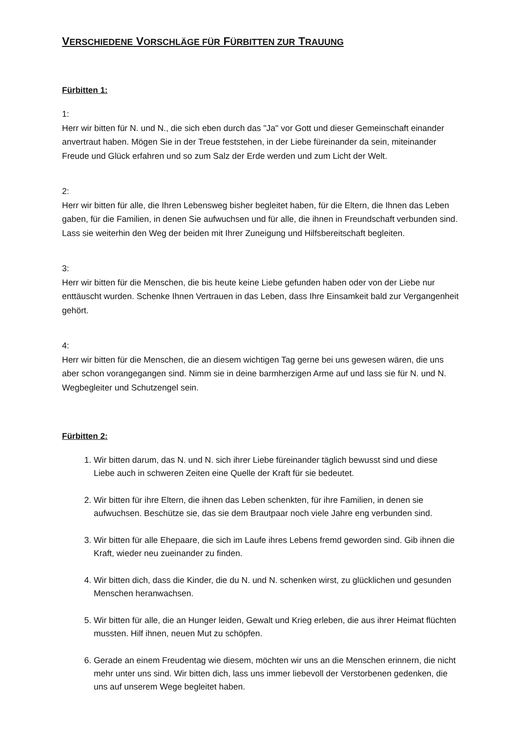VERSCHIEDENE VORSCHLÄGE FÜR FÜRBITTEN ZUR TRAUUNG
Fürbitten 1:
1:
Herr wir bitten für N. und N., die sich eben durch das "Ja" vor Gott und dieser Gemeinschaft einander anvertraut haben. Mögen Sie in der Treue feststehen, in der Liebe füreinander da sein, miteinander Freude und Glück erfahren und so zum Salz der Erde werden und zum Licht der Welt.
2:
Herr wir bitten für alle, die Ihren Lebensweg bisher begleitet haben, für die Eltern, die Ihnen das Leben gaben, für die Familien, in denen Sie aufwuchsen und für alle, die ihnen in Freundschaft verbunden sind. Lass sie weiterhin den Weg der beiden mit Ihrer Zuneigung und Hilfsbereitschaft begleiten.
3:
Herr wir bitten für die Menschen, die bis heute keine Liebe gefunden haben oder von der Liebe nur enttäuscht wurden. Schenke Ihnen Vertrauen in das Leben, dass Ihre Einsamkeit bald zur Vergangenheit gehört.
4:
Herr wir bitten für die Menschen, die an diesem wichtigen Tag gerne bei uns gewesen wären, die uns aber schon vorangegangen sind. Nimm sie in deine barmherzigen Arme auf und lass sie für N. und N. Wegbegleiter und Schutzengel sein.
Fürbitten 2:
1. Wir bitten darum, das N. und N. sich ihrer Liebe füreinander täglich bewusst sind und diese Liebe auch in schweren Zeiten eine Quelle der Kraft für sie bedeutet.
2. Wir bitten für ihre Eltern, die ihnen das Leben schenkten, für ihre Familien, in denen sie aufwuchsen. Beschütze sie, das sie dem Brautpaar noch viele Jahre eng verbunden sind.
3. Wir bitten für alle Ehepaare, die sich im Laufe ihres Lebens fremd geworden sind. Gib ihnen die Kraft, wieder neu zueinander zu finden.
4. Wir bitten dich, dass die Kinder, die du N. und N. schenken wirst, zu glücklichen und gesunden Menschen heranwachsen.
5. Wir bitten für alle, die an Hunger leiden, Gewalt und Krieg erleben, die aus ihrer Heimat flüchten mussten. Hilf ihnen, neuen Mut zu schöpfen.
6. Gerade an einem Freudentag wie diesem, möchten wir uns an die Menschen erinnern, die nicht mehr unter uns sind. Wir bitten dich, lass uns immer liebevoll der Verstorbenen gedenken, die uns auf unserem Wege begleitet haben.